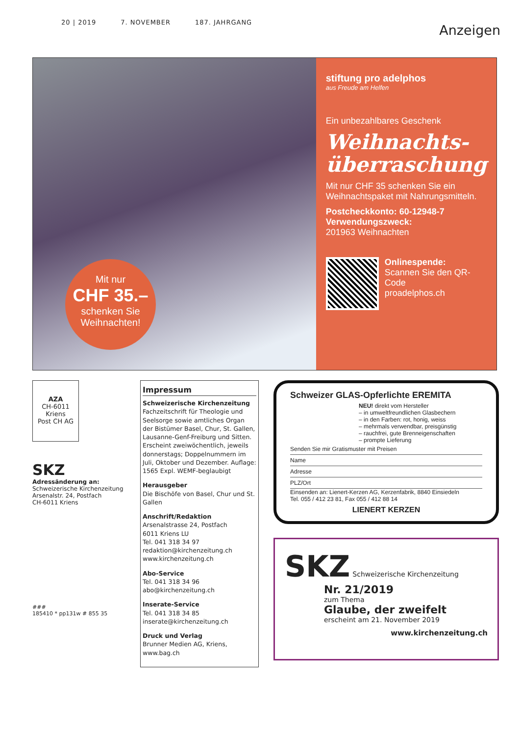20 | 2019 7. NOVEMBER 187. JAHRGANG
Anzeigen
Mit nur
CHF 35.–
schenken Sie Weihnachten!
stiftung pro adelphos
aus Freude am Helfen
Ein unbezahlbares Geschenk
Weihnachts-
überraschung
Mit nur CHF 35 schenken Sie ein Weihnachtspaket mit Nahrungsmitteln.
Postcheckkonto: 60-12948-7
Verwendungszweck:
201963 Weihnachten
Onlinespende:
Scannen Sie den QR-Code
proadelphos.ch
AZA
CH-6011 Kriens
Post CH AG
SKZ
Adressänderung an:
Schweizerische Kirchenzeitung
Arsenalstr. 24, Postfach
CH-6011 Kriens
###
185410 * pp131w # 855 35
Impressum
Schweizerische Kirchenzeitung
Fachzeitschrift für Theologie und Seelsorge sowie amtliches Organ der Bistümer Basel, Chur, St. Gallen, Lausanne-Genf-Freiburg und Sitten. Erscheint zweiwöchentlich, jeweils donnerstags; Doppelnummern im Juli, Oktober und Dezember. Auflage: 1565 Expl. WEMF-beglaubigt
Herausgeber
Die Bischöfe von Basel, Chur und St. Gallen
Anschrift/Redaktion
Arsenalstrasse 24, Postfach
6011 Kriens LU
Tel. 041 318 34 97
redaktion@kirchenzeitung.ch
www.kirchenzeitung.ch
Abo-Service
Tel. 041 318 34 96
abo@kirchenzeitung.ch
Inserate-Service
Tel. 041 318 34 85
inserate@kirchenzeitung.ch
Druck und Verlag
Brunner Medien AG, Kriens, www.bag.ch
Schweizer GLAS-Opferlichte EREMITA
NEU! direkt vom Hersteller
– in umweltfreundlichen Glasbechern
– in den Farben: rot, honig, weiss
– mehrmals verwendbar, preisgünstig
– rauchfrei, gute Brenneigenschaften
– prompte Lieferung
Senden Sie mir Gratismuster mit Preisen
Name
Adresse
PLZ/Ort
Einsenden an: Lienert-Kerzen AG, Kerzenfabrik, 8840 Einsiedeln
Tel. 055 / 412 23 81, Fax 055 / 412 88 14
LIENERT KERZEN
SKZ Schweizerische Kirchenzeitung
Nr. 21/2019
zum Thema
Glaube, der zweifelt
erscheint am 21. November 2019
www.kirchenzeitung.ch